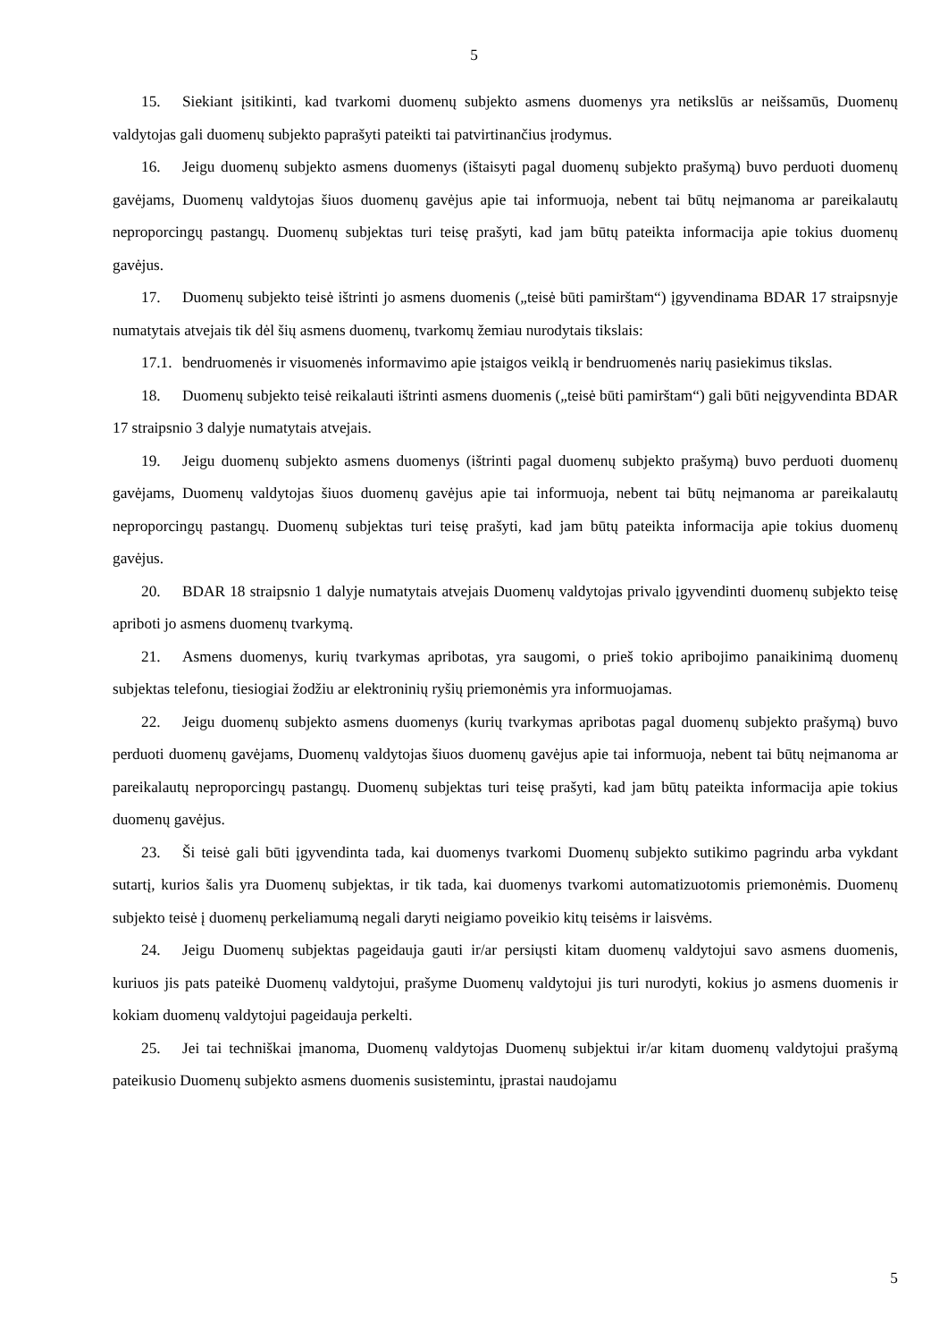5
15. Siekiant įsitikinti, kad tvarkomi duomenų subjekto asmens duomenys yra netikslūs ar neišsamūs, Duomenų valdytojas gali duomenų subjekto paprašyti pateikti tai patvirtinančius įrodymus.
16. Jeigu duomenų subjekto asmens duomenys (ištaisyti pagal duomenų subjekto prašymą) buvo perduoti duomenų gavėjams, Duomenų valdytojas šiuos duomenų gavėjus apie tai informuoja, nebent tai būtų neįmanoma ar pareikalautų neproporcingų pastangų. Duomenų subjektas turi teisę prašyti, kad jam būtų pateikta informacija apie tokius duomenų gavėjus.
17. Duomenų subjekto teisė ištrinti jo asmens duomenis („teisė būti pamirštam“) įgyvendinama BDAR 17 straipsnyje numatytais atvejais tik dėl šių asmens duomenų, tvarkomų žemiau nurodytais tikslais:
17.1. bendruomenės ir visuomenės informavimo apie įstaigos veiklą ir bendruomenės narių pasiekimus tikslas.
18. Duomenų subjekto teisė reikalauti ištrinti asmens duomenis („teisė būti pamirštam“) gali būti neįgyvendinta BDAR 17 straipsnio 3 dalyje numatytais atvejais.
19. Jeigu duomenų subjekto asmens duomenys (ištrinti pagal duomenų subjekto prašymą) buvo perduoti duomenų gavėjams, Duomenų valdytojas šiuos duomenų gavėjus apie tai informuoja, nebent tai būtų neįmanoma ar pareikalautų neproporcingų pastangų. Duomenų subjektas turi teisę prašyti, kad jam būtų pateikta informacija apie tokius duomenų gavėjus.
20. BDAR 18 straipsnio 1 dalyje numatytais atvejais Duomenų valdytojas privalo įgyvendinti duomenų subjekto teisę apriboti jo asmens duomenų tvarkymą.
21. Asmens duomenys, kurių tvarkymas apribotas, yra saugomi, o prieš tokio apribojimo panaikinimą duomenų subjektas telefonu, tiesiogiai žodžiu ar elektroninių ryšių priemonėmis yra informuojamas.
22. Jeigu duomenų subjekto asmens duomenys (kurių tvarkymas apribotas pagal duomenų subjekto prašymą) buvo perduoti duomenų gavėjams, Duomenų valdytojas šiuos duomenų gavėjus apie tai informuoja, nebent tai būtų neįmanoma ar pareikalautų neproporcingų pastangų. Duomenų subjektas turi teisę prašyti, kad jam būtų pateikta informacija apie tokius duomenų gavėjus.
23. Ši teisė gali būti įgyvendinta tada, kai duomenys tvarkomi Duomenų subjekto sutikimo pagrindu arba vykdant sutartį, kurios šalis yra Duomenų subjektas, ir tik tada, kai duomenys tvarkomi automatizuotomis priemonėmis. Duomenų subjekto teisė į duomenų perkeliamumą negali daryti neigiamo poveikio kitų teisėms ir laisvėms.
24. Jeigu Duomenų subjektas pageidauja gauti ir/ar persiųsti kitam duomenų valdytojui savo asmens duomenis, kuriuos jis pats pateikė Duomenų valdytojui, prašyme Duomenų valdytojui jis turi nurodyti, kokius jo asmens duomenis ir kokiam duomenų valdytojui pageidauja perkelti.
25. Jei tai techniškai įmanoma, Duomenų valdytojas Duomenų subjektui ir/ar kitam duomenų valdytojui prašymą pateikusio Duomenų subjekto asmens duomenis susistemintu, įprastai naudojamu
5